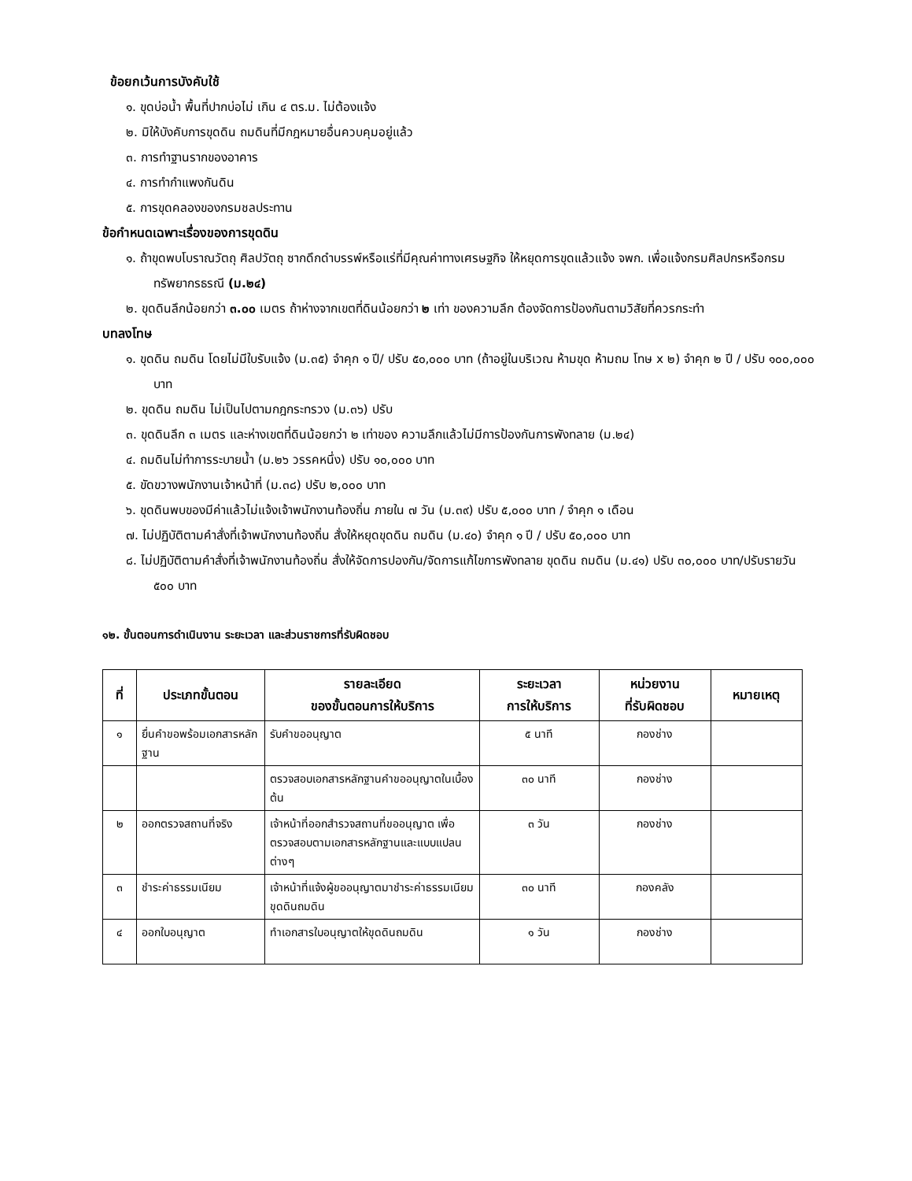ข้อยกเว้นการบังคับใช้
๑. ขุดบ่อน้ำ พื้นที่ปากบ่อไม่ เกิน ๔ ตร.ม. ไม่ต้องแจ้ง
๒. มิให้บังคับการขุดดิน ถมดินที่มีกฎหมายอื่นควบคุมอยู่แล้ว
๓. การทำฐานรากของอาคาร
๔. การทำกำแพงกันดิน
๕. การขุดคลองของกรมชลประทาน
ข้อกำหนดเฉพาะเรื่องของการขุดดิน
๑. ถ้าขุดพบโบราณวัตถุ ศิลปวัตถุ ซากดึกดำบรรพ์หรือแร่ที่มีคุณค่าทางเศรษฐกิจ ให้หยุดการขุดแล้วแจ้ง จพก. เพื่อแจ้งกรมศิลปกรหรือกรมทรัพยากรธรณี (ม.๒๔)
๒. ขุดดินลึกน้อยกว่า ๓.๐๐ เมตร ถ้าห่างจากเขตที่ดินน้อยกว่า ๒ เท่า ของความลึก ต้องจัดการป้องกันตามวิสัยที่ควรกระทำ
บทลงโทษ
๑. ขุดดิน ถมดิน โดยไม่มีใบรับแจ้ง (ม.๓๕) จำคุก ๑ ปี/ ปรับ ๕๐,๐๐๐ บาท (ถ้าอยู่ในบริเวณ ห้ามขุด ห้ามถม โทษ x ๒) จำคุก ๒ ปี / ปรับ ๑๐๐,๐๐๐ บาท
๒. ขุดดิน ถมดิน ไม่เป็นไปตามกฎกระทรวง (ม.๓๖) ปรับ
๓. ขุดดินลึก ๓ เมตร และห่างเขตที่ดินน้อยกว่า ๒ เท่าของ ความลึกแล้วไม่มีการป้องกันการพังทลาย (ม.๒๔)
๔. ถมดินไม่ทำการระบายน้ำ (ม.๒๖ วรรคหนึ่ง) ปรับ ๑๐,๐๐๐ บาท
๕. ขัดขวางพนักงานเจ้าหน้าที่ (ม.๓๘) ปรับ ๒,๐๐๐ บาท
๖. ขุดดินพบของมีค่าแล้วไม่แจ้งเจ้าพนักงานท้องถิ่น ภายใน ๗ วัน (ม.๓๙) ปรับ ๕,๐๐๐ บาท / จำคุก ๑ เดือน
๗. ไม่ปฏิบัติตามคำสั่งที่เจ้าพนักงานท้องถิ่น สั่งให้หยุดขุดดิน ถมดิน (ม.๔๐) จำคุก ๑ ปี / ปรับ ๕๐,๐๐๐ บาท
๘. ไม่ปฏิบัติตามคำสั่งที่เจ้าพนักงานท้องถิ่น สั่งให้จัดการปองกัน/จัดการแก้ไขการพังทลาย ขุดดิน ถมดิน (ม.๔๑) ปรับ ๓๐,๐๐๐ บาท/ปรับรายวัน ๕๐๐ บาท
๑๒. ขั้นตอนการดำเนินงาน ระยะเวลา และส่วนราชการที่รับผิดชอบ
| ที่ | ประเภทขั้นตอน | รายละเอียด ของขั้นตอนการให้บริการ | ระยะเวลา การให้บริการ | หน่วยงาน ที่รับผิดชอบ | หมายเหตุ |
| --- | --- | --- | --- | --- | --- |
| ๑ | ยื่นคำขอพร้อมเอกสารหลักฐาน | รับคำขออนุญาต | ๕ นาที | กองช่าง | |
| | | ตรวจสอบเอกสารหลักฐานคำขออนุญาตในเบื้องต้น | ๓๐ นาที | กองช่าง | |
| ๒ | ออกตรวจสถานที่จริง | เจ้าหน้าที่ออกสำรวจสถานที่ขออนุญาต เพื่อตรวจสอบตามเอกสารหลักฐานและแบบแปลนต่างๆ | ๓ วัน | กองช่าง | |
| ๓ | ชำระค่าธรรมเนียม | เจ้าหน้าที่แจ้งผู้ขออนุญาตมาชำระค่าธรรมเนียมขุดดินถมดิน | ๓๐ นาที | กองคลัง | |
| ๔ | ออกใบอนุญาต | ทำเอกสารใบอนุญาตให้ขุดดินถมดิน | ๑ วัน | กองช่าง | |